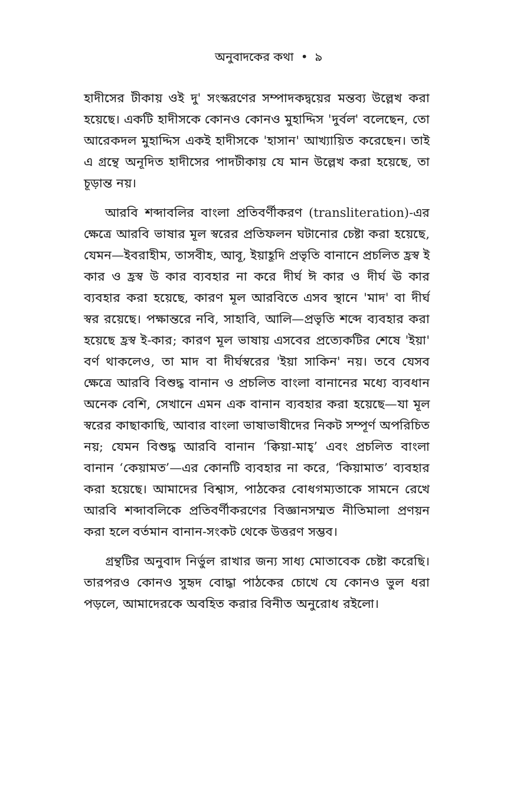অনুবাদকের কথা • ৯
হাদীসের টীকায় ওই দু' সংস্করণের সম্পাদকদ্বয়ের মন্তব্য উল্লেখ করা হয়েছে। একটি হাদীসকে কোনও কোনও মুহাদ্দিস 'দুর্বল' বলেছেন, তো আরেকদল মুহাদ্দিস একই হাদীসকে 'হাসান' আখ্যায়িত করেছেন। তাই এ গ্রন্থে অনূদিত হাদীসের পাদটীকায় যে মান উল্লেখ করা হয়েছে, তা চূড়ান্ত নয়।
আরবি শব্দাবলির বাংলা প্রতিবর্ণীকরণ (transliteration)-এর ক্ষেত্রে আরবি ভাষার মূল স্বরের প্রতিফলন ঘটানোর চেষ্টা করা হয়েছে, যেমন—ইবরাহীম, তাসবীহ, আবূ, ইয়াহূদি প্রভৃতি বানানে প্রচলিত হ্রস্ব ই কার ও হ্রস্ব উ কার ব্যবহার না করে দীর্ঘ ঈ কার ও দীর্ঘ ঊ কার ব্যবহার করা হয়েছে, কারণ মূল আরবিতে এসব স্থানে 'মাদ' বা দীর্ঘ স্বর রয়েছে। পক্ষান্তরে নবি, সাহাবি, আলি—প্রভৃতি শব্দে ব্যবহার করা হয়েছে হ্রস্ব ই-কার; কারণ মূল ভাষায় এসবের প্রত্যেকটির শেষে 'ইয়া' বর্ণ থাকলেও, তা মাদ বা দীর্ঘস্বরের 'ইয়া সাকিন' নয়। তবে যেসব ক্ষেত্রে আরবি বিশুদ্ধ বানান ও প্রচলিত বাংলা বানানের মধ্যে ব্যবধান অনেক বেশি, সেখানে এমন এক বানান ব্যবহার করা হয়েছে—যা মূল স্বরের কাছাকাছি, আবার বাংলা ভাষাভাষীদের নিকট সম্পূর্ণ অপরিচিত নয়; যেমন বিশুদ্ধ আরবি বানান ‘ক্বিয়া-মাহ্’ এবং প্রচলিত বাংলা বানান ‘কেয়ামত’—এর কোনটি ব্যবহার না করে, ‘কিয়ামাত’ ব্যবহার করা হয়েছে। আমাদের বিশ্বাস, পাঠকের বোধগম্যতাকে সামনে রেখে আরবি শব্দাবলিকে প্রতিবর্ণীকরণের বিজ্ঞানসম্মত নীতিমালা প্রণয়ন করা হলে বর্তমান বানান-সংকট থেকে উত্তরণ সম্ভব।
গ্রন্থটির অনুবাদ নির্ভুল রাখার জন্য সাধ্য মোতাবেক চেষ্টা করেছি। তারপরও কোনও সুহৃদ বোদ্ধা পাঠকের চোখে যে কোনও ভুল ধরা পড়লে, আমাদেরকে অবহিত করার বিনীত অনুরোধ রইলো।